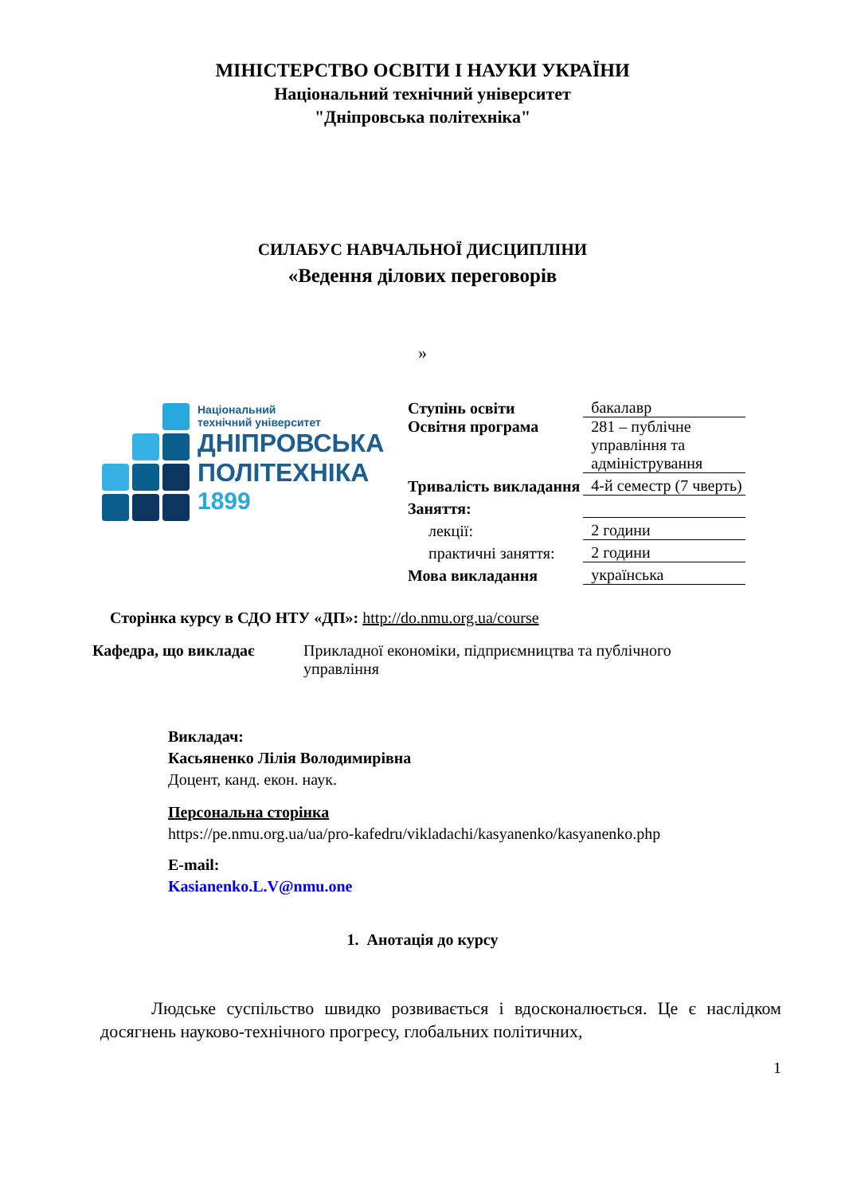МІНІСТЕРСТВО ОСВІТИ І НАУКИ УКРАЇНИ
Національний технічний університет
"Дніпровська політехніка"
СИЛАБУС НАВЧАЛЬНОЇ ДИСЦИПЛІНИ
«Ведення ділових переговорів
»
Національний
технічний університет
ДНІПРОВСЬКА
ПОЛІТЕХНІКА
1899
| Ступінь освіти | бакалавр |
| Освітня програма | 281 – публічне управління та адміністрування |
| Тривалість викладання | 4-й семестр (7 чверть) |
| Заняття: | |
| лекції: | 2 години |
| практичні заняття: | 2 години |
| Мова викладання | українська |
Сторінка курсу в СДО НТУ «ДП»: http://do.nmu.org.ua/course
Кафедра, що викладає Прикладної економіки, підприємництва та публічного управління
Викладач:
Касьяненко Лілія Володимирівна
Доцент, канд. екон. наук.
Персональна сторінка
https://pe.nmu.org.ua/ua/pro-kafedru/vikladachi/kasyanenko/kasyanenko.php
E-mail:
Kasianenko.L.V@nmu.one
1. Анотація до курсу
Людське суспільство швидко розвивається і вдосконалюється. Це є наслідком досягнень науково-технічного прогресу, глобальних політичних,
1